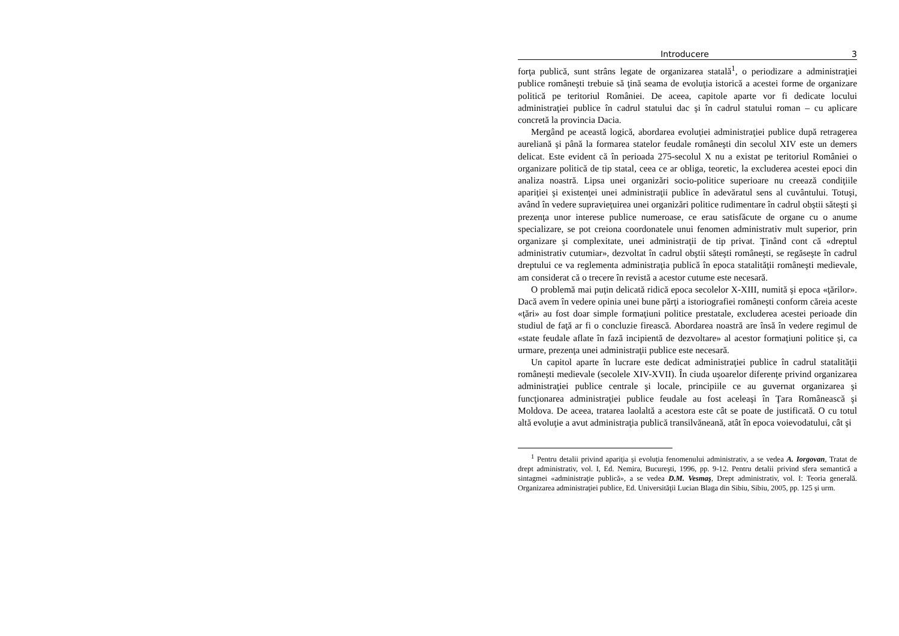Introducere 3
forţa publică, sunt strâns legate de organizarea statală<sup>1</sup>, o periodizare a administraţiei publice româneşti trebuie să ţină seama de evoluţia istorică a acestei forme de organizare politică pe teritoriul României. De aceea, capitole aparte vor fi dedicate locului administraţiei publice în cadrul statului dac şi în cadrul statului roman – cu aplicare concretă la provincia Dacia.
Mergând pe această logică, abordarea evoluţiei administraţiei publice după retragerea aureliană şi până la formarea statelor feudale româneşti din secolul XIV este un demers delicat. Este evident că în perioada 275-secolul X nu a existat pe teritoriul României o organizare politică de tip statal, ceea ce ar obliga, teoretic, la excluderea acestei epoci din analiza noastră. Lipsa unei organizări socio-politice superioare nu creează condiţiile apariţiei şi existenţei unei administraţii publice în adevăratul sens al cuvântului. Totuşi, având în vedere supravieţuirea unei organizări politice rudimentare în cadrul obştii săteşti şi prezenţa unor interese publice numeroase, ce erau satisfăcute de organe cu o anume specializare, se pot creiona coordonatele unui fenomen administrativ mult superior, prin organizare şi complexitate, unei administraţii de tip privat. Ţinând cont că «dreptul administrativ cutumiar», dezvoltat în cadrul obştii săteşti româneşti, se regăseşte în cadrul dreptului ce va reglementa administraţia publică în epoca statalităţii româneşti medievale, am considerat că o trecere în revistă a acestor cutume este necesară.
O problemă mai puţin delicată ridică epoca secolelor X-XIII, numită şi epoca «ţărilor». Dacă avem în vedere opinia unei bune părţi a istoriografiei româneşti conform căreia aceste «ţări» au fost doar simple formaţiuni politice prestatale, excluderea acestei perioade din studiul de faţă ar fi o concluzie firească. Abordarea noastră are însă în vedere regimul de «state feudale aflate în fază incipientă de dezvoltare» al acestor formaţiuni politice şi, ca urmare, prezenţa unei administraţii publice este necesară.
Un capitol aparte în lucrare este dedicat administraţiei publice în cadrul statalităţii româneşti medievale (secolele XIV-XVII). În ciuda uşoarelor diferenţe privind organizarea administraţiei publice centrale şi locale, principiile ce au guvernat organizarea şi funcţionarea administraţiei publice feudale au fost aceleaşi în Ţara Românească şi Moldova. De aceea, tratarea laolaltă a acestora este cât se poate de justificată. O cu totul altă evoluţie a avut administraţia publică transilvăneană, atât în epoca voievodatului, cât şi
<sup>1</sup> Pentru detalii privind apariţia şi evoluţia fenomenului administrativ, a se vedea A. Iorgovan, Tratat de drept administrativ, vol. I, Ed. Nemira, Bucureşti, 1996, pp. 9-12. Pentru detalii privind sfera semantică a sintagmei «administraţie publică», a se vedea D.M. Vesmaş, Drept administrativ, vol. I: Teoria generală. Organizarea administraţiei publice, Ed. Universităţii Lucian Blaga din Sibiu, Sibiu, 2005, pp. 125 şi urm.